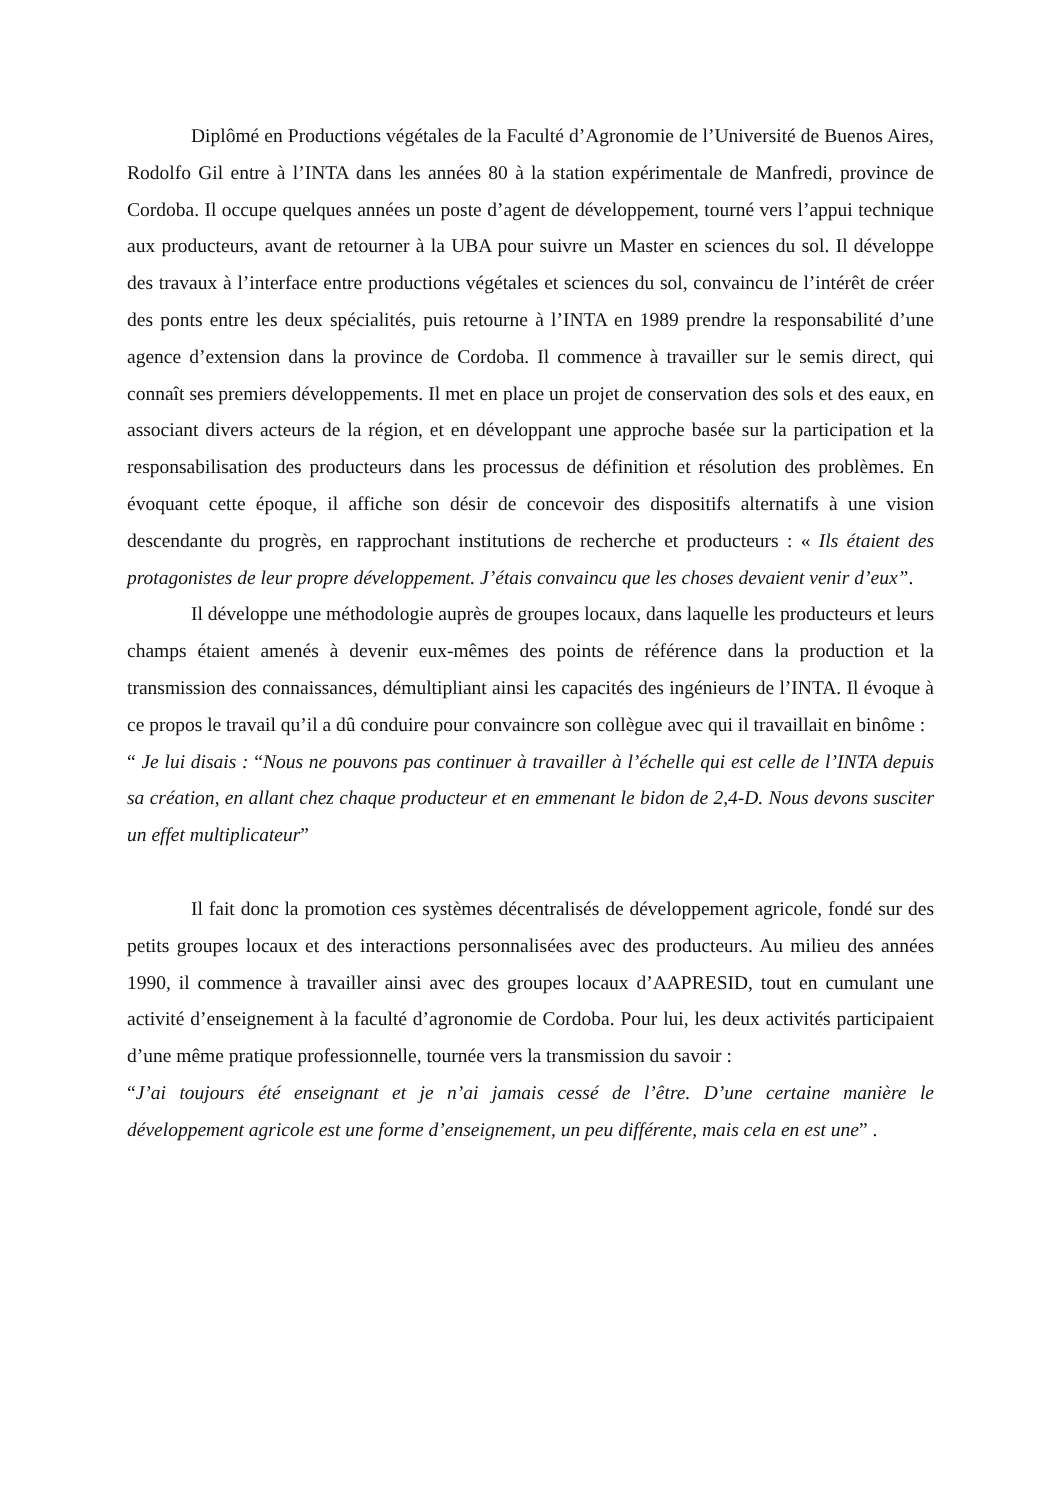Diplômé en Productions végétales de la Faculté d’Agronomie de l’Université de Buenos Aires, Rodolfo Gil entre à l’INTA dans les années 80 à la station expérimentale de Manfredi, province de Cordoba. Il occupe quelques années un poste d’agent de développement, tourné vers l’appui technique aux producteurs, avant de retourner à la UBA pour suivre un Master en sciences du sol. Il développe des travaux à l’interface entre productions végétales et sciences du sol, convaincu de l’intérêt de créer des ponts entre les deux spécialités, puis retourne à l’INTA en 1989 prendre la responsabilité d’une agence d’extension dans la province de Cordoba. Il commence à travailler sur le semis direct, qui connaît ses premiers développements. Il met en place un projet de conservation des sols et des eaux, en associant divers acteurs de la région, et en développant une approche basée sur la participation et la responsabilisation des producteurs dans les processus de définition et résolution des problèmes. En évoquant cette époque, il affiche son désir de concevoir des dispositifs alternatifs à une vision descendante du progrès, en rapprochant institutions de recherche et producteurs : « Ils étaient des protagonistes de leur propre développement. J’étais convaincu que les choses devaient venir d’eux”.
Il développe une méthodologie auprès de groupes locaux, dans laquelle les producteurs et leurs champs étaient amenés à devenir eux-mêmes des points de référence dans la production et la transmission des connaissances, démultipliant ainsi les capacités des ingénieurs de l’INTA. Il évoque à ce propos le travail qu’il a dû conduire pour convaincre son collègue avec qui il travaillait en binôme :
“ Je lui disais : “Nous ne pouvons pas continuer à travailler à l’échelle qui est celle de l’INTA depuis sa création, en allant chez chaque producteur et en emmenant le bidon de 2,4-D. Nous devons susciter un effet multiplicateur”
Il fait donc la promotion ces systèmes décentralisés de développement agricole, fondé sur des petits groupes locaux et des interactions personnalisées avec des producteurs. Au milieu des années 1990, il commence à travailler ainsi avec des groupes locaux d’AAPRESID, tout en cumulant une activité d’enseignement à la faculté d’agronomie de Cordoba. Pour lui, les deux activités participaient d’une même pratique professionnelle, tournée vers la transmission du savoir :
“J’ai toujours été enseignant et je n’ai jamais cessé de l’être. D’une certaine manière le développement agricole est une forme d’enseignement, un peu différente, mais cela en est une” .